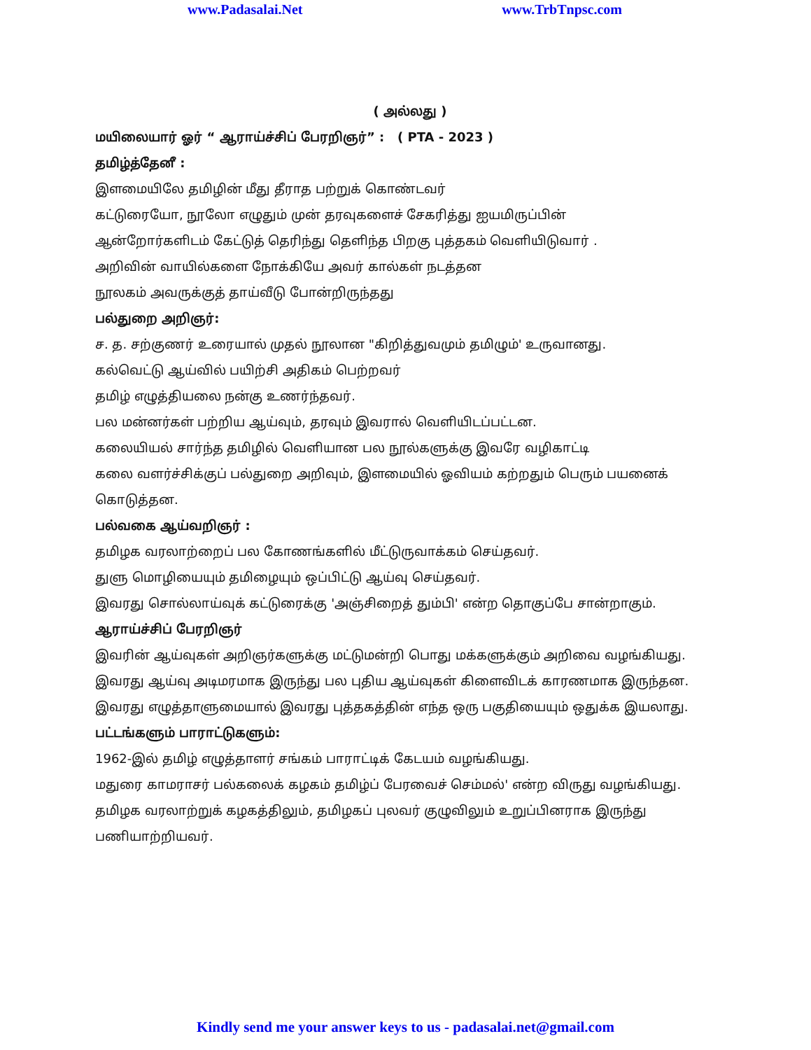www.Padasalai.Net www.TrbTnpsc.com
( அல்லது )
மயிலையார் ஓர் “ ஆராய்ச்சிப் பேரறிஞர்” : ( PTA - 2023 )
தமிழ்த்தேனீ :
இளமையிலே தமிழின் மீது தீராத பற்றுக் கொண்டவர்
கட்டுரையோ, நூலோ எழுதும் முன் தரவுகளைச் சேகரித்து ஐயமிருப்பின்
ஆன்றோர்களிடம் கேட்டுத் தெரிந்து தெளிந்த பிறகு புத்தகம் வெளியிடுவார் .
அறிவின் வாயில்களை நோக்கியே அவர் கால்கள் நடத்தன
நூலகம் அவருக்குத் தாய்வீடு போன்றிருந்தது
பல்துறை அறிஞர்:
ச. த. சற்குணர் உரையால் முதல் நூலான "கிறித்துவமும் தமிழும்' உருவானது.
கல்வெட்டு ஆய்வில் பயிற்சி அதிகம் பெற்றவர்
தமிழ் எழுத்தியலை நன்கு உணர்ந்தவர்.
பல மன்னர்கள் பற்றிய ஆய்வும், தரவும் இவரால் வெளியிடப்பட்டன.
கலையியல் சார்ந்த தமிழில் வெளியான பல நூல்களுக்கு இவரே வழிகாட்டி
கலை வளர்ச்சிக்குப் பல்துறை அறிவும், இளமையில் ஓவியம் கற்றதும் பெரும் பயனைக் கொடுத்தன.
பல்வகை ஆய்வறிஞர் :
தமிழக வரலாற்றைப் பல கோணங்களில் மீட்டுருவாக்கம் செய்தவர்.
துளு மொழியையும் தமிழையும் ஒப்பிட்டு ஆய்வு செய்தவர்.
இவரது சொல்லாய்வுக் கட்டுரைக்கு 'அஞ்சிறைத் தும்பி' என்ற தொகுப்பே சான்றாகும்.
ஆராய்ச்சிப் பேரறிஞர்
இவரின் ஆய்வுகள் அறிஞர்களுக்கு மட்டுமன்றி பொது மக்களுக்கும் அறிவை வழங்கியது. இவரது ஆய்வு அடிமரமாக இருந்து பல புதிய ஆய்வுகள் கிளைவிடக் காரணமாக இருந்தன. இவரது எழுத்தாளுமையால் இவரது புத்தகத்தின் எந்த ஒரு பகுதியையும் ஒதுக்க இயலாது.
பட்டங்களும் பாராட்டுகளும்:
1962-இல் தமிழ் எழுத்தாளர் சங்கம் பாராட்டிக் கேடயம் வழங்கியது.
மதுரை காமராசர் பல்கலைக் கழகம் தமிழ்ப் பேரவைச் செம்மல்' என்ற விருது வழங்கியது.
தமிழக வரலாற்றுக் கழகத்திலும், தமிழகப் புலவர் குழுவிலும் உறுப்பினராக இருந்து பணியாற்றியவர்.
Kindly send me your answer keys to us - padasalai.net@gmail.com